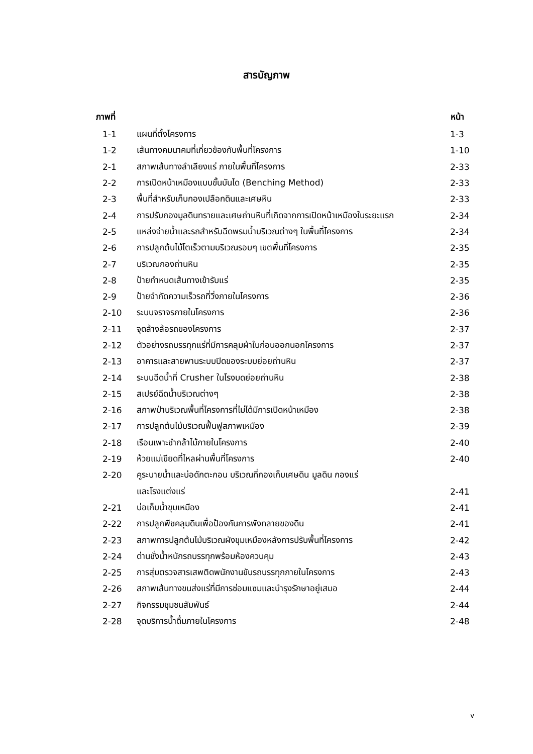สารบัญภาพ
| ภาพที่ | | หน้า |
| --- | --- | --- |
| 1-1 | แผนที่ตั้งโครงการ | 1-3 |
| 1-2 | เส้นทางคมนาคมที่เกี่ยวข้องกับพื้นที่โครงการ | 1-10 |
| 2-1 | สภาพเส้นทางลำเลียงแร่ ภายในพื้นที่โครงการ | 2-33 |
| 2-2 | การเปิดหน้าเหมืองแบบขั้นบันได (Benching Method) | 2-33 |
| 2-3 | พื้นที่สำหรับเก็บกองเปลือกดินและเศษหิน | 2-33 |
| 2-4 | การปรับกองมูลดินทรายและเศษถ่านหินที่เกิดจากการเปิดหน้าเหมืองในระยะแรก | 2-34 |
| 2-5 | แหล่งจ่ายน้ำและรถสำหรับฉีดพรมน้ำบริเวณต่างๆ ในพื้นที่โครงการ | 2-34 |
| 2-6 | การปลูกต้นไม้โตเร็วตามบริเวณรอบๆ เขตพื้นที่โครงการ | 2-35 |
| 2-7 | บริเวณกองถ่านหิน | 2-35 |
| 2-8 | ป้ายกำหนดเส้นทางเข้ารับแร่ | 2-35 |
| 2-9 | ป้ายจำกัดความเร็วรถที่วิ่งภายในโครงการ | 2-36 |
| 2-10 | ระบบจราจรภายในโครงการ | 2-36 |
| 2-11 | จุดล้างล้อรถของโครงการ | 2-37 |
| 2-12 | ตัวอย่างรถบรรทุกแร่ที่มีการคลุมผ้าใบก่อนออกนอกโครงการ | 2-37 |
| 2-13 | อาคารและสายพานระบบปิดของระบบย่อยถ่านหิน | 2-37 |
| 2-14 | ระบบฉีดน้ำที่ Crusher ในโรงบดย่อยถ่านหิน | 2-38 |
| 2-15 | สเปรย์ฉีดน้ำบริเวณต่างๆ | 2-38 |
| 2-16 | สภาพป่าบริเวณพื้นที่โครงการที่ไม่ได้มีการเปิดหน้าเหมือง | 2-38 |
| 2-17 | การปลูกต้นไม้บริเวณฟื้นฟูสภาพเหมือง | 2-39 |
| 2-18 | เรือนเพาะชำกล้าไม้ภายในโครงการ | 2-40 |
| 2-19 | ห้วยแม่เขียดที่ไหลผ่านพื้นที่โครงการ | 2-40 |
| 2-20 | คูระบายน้ำและบ่อดักตะกอน บริเวณที่กองเก็บเศษดิน มูลดิน กองแร่ | |
| | และโรงแต่งแร่ | 2-41 |
| 2-21 | บ่อเก็บน้ำขุมเหมือง | 2-41 |
| 2-22 | การปลูกพืชคลุมดินเพื่อป้องกันการพังทลายของดิน | 2-41 |
| 2-23 | สภาพการปลูกต้นไม้บริเวณผังขุมเหมืองหลังการปรับพื้นที่โครงการ | 2-42 |
| 2-24 | ด่านชั่งน้ำหนักรถบรรทุกพร้อมห้องควบคุม | 2-43 |
| 2-25 | การสุ่มตรวจสารเสพติดพนักงานขับรถบรรทุกภายในโครงการ | 2-43 |
| 2-26 | สภาพเส้นทางขนส่งแร่ที่มีการซ่อมแซมและบำรุงรักษาอยู่เสมอ | 2-44 |
| 2-27 | กิจกรรมชุมชนสัมพันธ์ | 2-44 |
| 2-28 | จุดบริการน้ำดื่มภายในโครงการ | 2-48 |
v